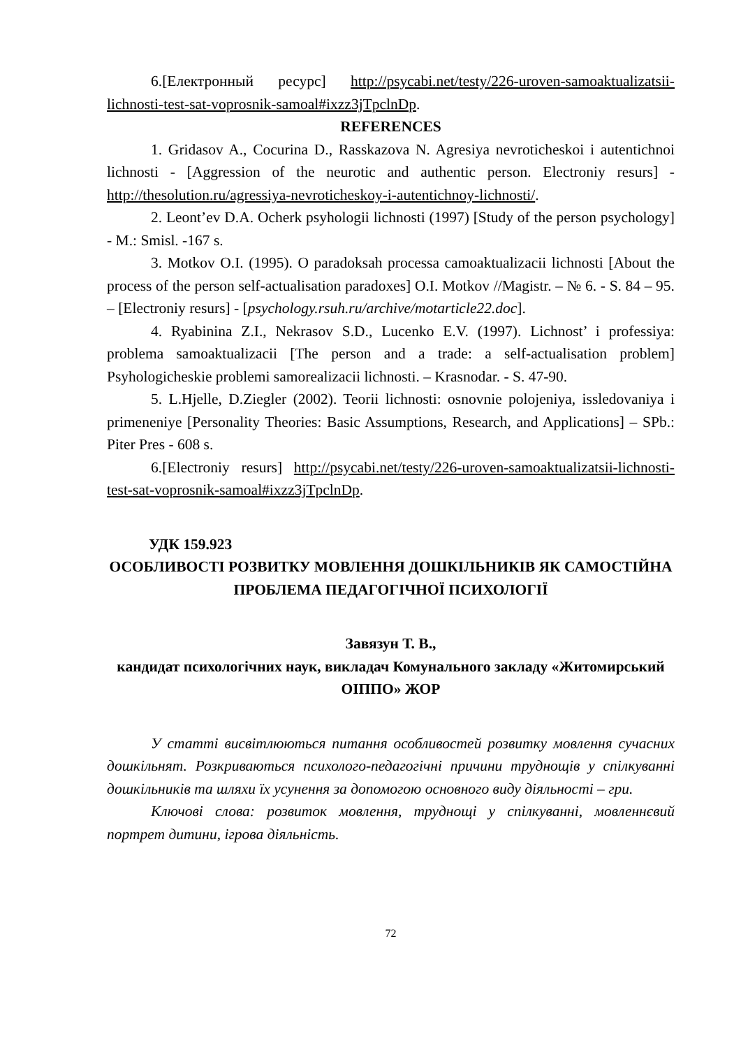6.[Електронный ресурс] http://psycabi.net/testy/226-uroven-samoaktualizatsii-lichnosti-test-sat-voprosnik-samoal#ixzz3jTpclnDp.
REFERENCES
1. Gridasov A., Cocurina D., Rasskazova N. Agresiya nevroticheskoi i autentichnoi lichnosti - [Aggression of the neurotic and authentic person. Electroniy resurs] - http://thesolution.ru/agressiya-nevroticheskoy-i-autentichnoy-lichnosti/.
2. Leont’ev D.A. Ocherk psyhologii lichnosti (1997) [Study of the person psychology] - M.: Smisl. -167 s.
3. Motkov O.I. (1995). O paradoksah processa camoaktualizacii lichnosti [About the process of the person self-actualisation paradoxes] O.I. Motkov //Magistr. – № 6. - S. 84 – 95. – [Electroniy resurs] - [psychology.rsuh.ru/archive/motarticle22.doc].
4. Ryabinina Z.I., Nekrasov S.D., Lucenko E.V. (1997). Lichnost’ i professiya: problema samoaktualizacii [The person and a trade: a self-actualisation problem] Psyhologicheskie problemi samorealizacii lichnosti. – Krasnodar. - S. 47-90.
5. L.Hjelle, D.Ziegler (2002). Teorii lichnosti: osnovnie polojeniya, issledovaniya i primeneniye [Personality Theories: Basic Assumptions, Research, and Applications] – SPb.: Piter Pres - 608 s.
6.[Electroniy resurs] http://psycabi.net/testy/226-uroven-samoaktualizatsii-lichnosti-test-sat-voprosnik-samoal#ixzz3jTpclnDp.
УДК 159.923
ОСОБЛИВОСТІ РОЗВИТКУ МОВЛЕННЯ ДОШКІЛЬНИКІВ ЯК САМОСТІЙНА ПРОБЛЕМА ПЕДАГОГІЧНОЇ ПСИХОЛОГІЇ
Завязун Т. В.,
кандидат психологічних наук, викладач Комунального закладу «Житомирський ОІППО» ЖОР
У статті висвітлюються питання особливостей розвитку мовлення сучасних дошкільнят. Розкриваються психолого-педагогічні причини труднощів у спілкуванні дошкільників та шляхи їх усунення за допомогою основного виду діяльності – гри.
Ключові слова: розвиток мовлення, труднощі у спілкуванні, мовленнєвий портрет дитини, ігрова діяльність.
72